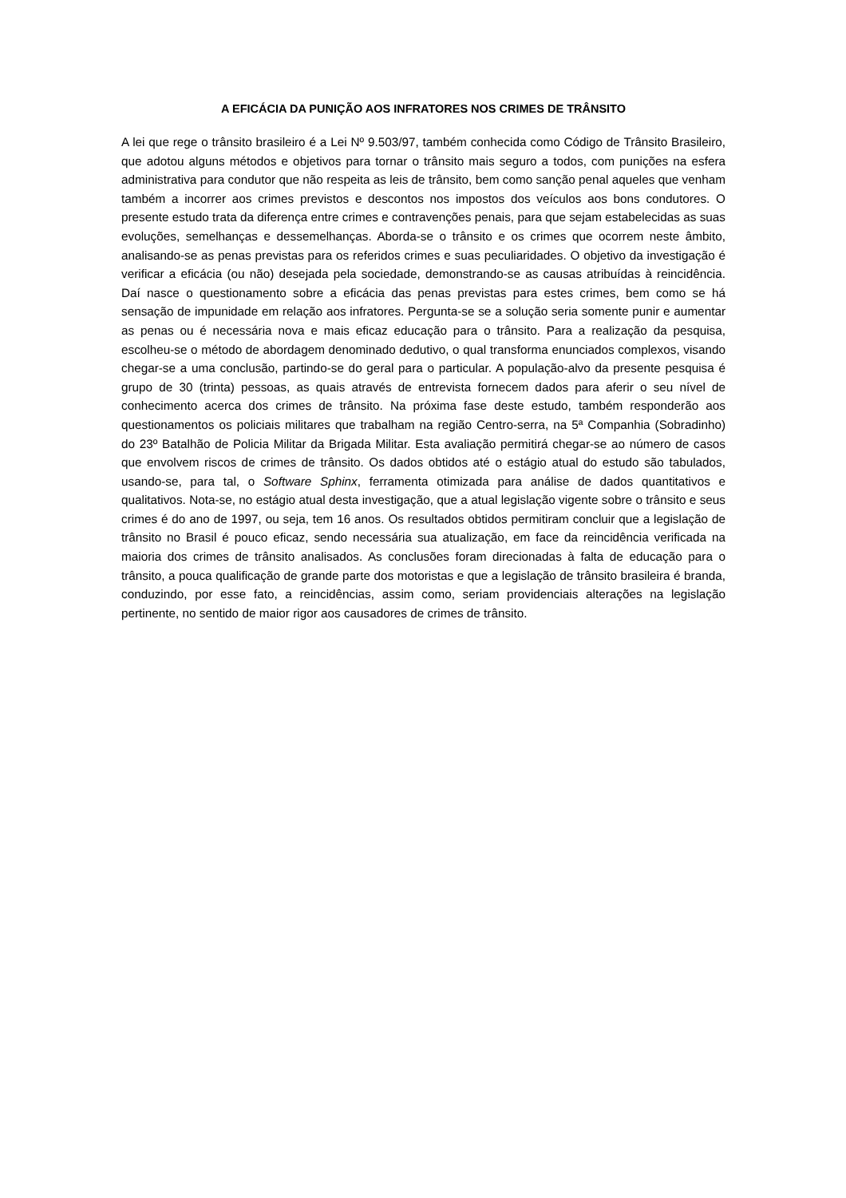A EFICÁCIA DA PUNIÇÃO AOS INFRATORES NOS CRIMES DE TRÂNSITO
A lei que rege o trânsito brasileiro é a Lei Nº 9.503/97, também conhecida como Código de Trânsito Brasileiro, que adotou alguns métodos e objetivos para tornar o trânsito mais seguro a todos, com punições na esfera administrativa para condutor que não respeita as leis de trânsito, bem como sanção penal aqueles que venham também a incorrer aos crimes previstos e descontos nos impostos dos veículos aos bons condutores. O presente estudo trata da diferença entre crimes e contravenções penais, para que sejam estabelecidas as suas evoluções, semelhanças e dessemelhanças. Aborda-se o trânsito e os crimes que ocorrem neste âmbito, analisando-se as penas previstas para os referidos crimes e suas peculiaridades. O objetivo da investigação é verificar a eficácia (ou não) desejada pela sociedade, demonstrando-se as causas atribuídas à reincidência. Daí nasce o questionamento sobre a eficácia das penas previstas para estes crimes, bem como se há sensação de impunidade em relação aos infratores. Pergunta-se se a solução seria somente punir e aumentar as penas ou é necessária nova e mais eficaz educação para o trânsito. Para a realização da pesquisa, escolheu-se o método de abordagem denominado dedutivo, o qual transforma enunciados complexos, visando chegar-se a uma conclusão, partindo-se do geral para o particular. A população-alvo da presente pesquisa é grupo de 30 (trinta) pessoas, as quais através de entrevista fornecem dados para aferir o seu nível de conhecimento acerca dos crimes de trânsito. Na próxima fase deste estudo, também responderão aos questionamentos os policiais militares que trabalham na região Centro-serra, na 5ª Companhia (Sobradinho) do 23º Batalhão de Policia Militar da Brigada Militar. Esta avaliação permitirá chegar-se ao número de casos que envolvem riscos de crimes de trânsito. Os dados obtidos até o estágio atual do estudo são tabulados, usando-se, para tal, o Software Sphinx, ferramenta otimizada para análise de dados quantitativos e qualitativos. Nota-se, no estágio atual desta investigação, que a atual legislação vigente sobre o trânsito e seus crimes é do ano de 1997, ou seja, tem 16 anos. Os resultados obtidos permitiram concluir que a legislação de trânsito no Brasil é pouco eficaz, sendo necessária sua atualização, em face da reincidência verificada na maioria dos crimes de trânsito analisados. As conclusões foram direcionadas à falta de educação para o trânsito, a pouca qualificação de grande parte dos motoristas e que a legislação de trânsito brasileira é branda, conduzindo, por esse fato, a reincidências, assim como, seriam providenciais alterações na legislação pertinente, no sentido de maior rigor aos causadores de crimes de trânsito.